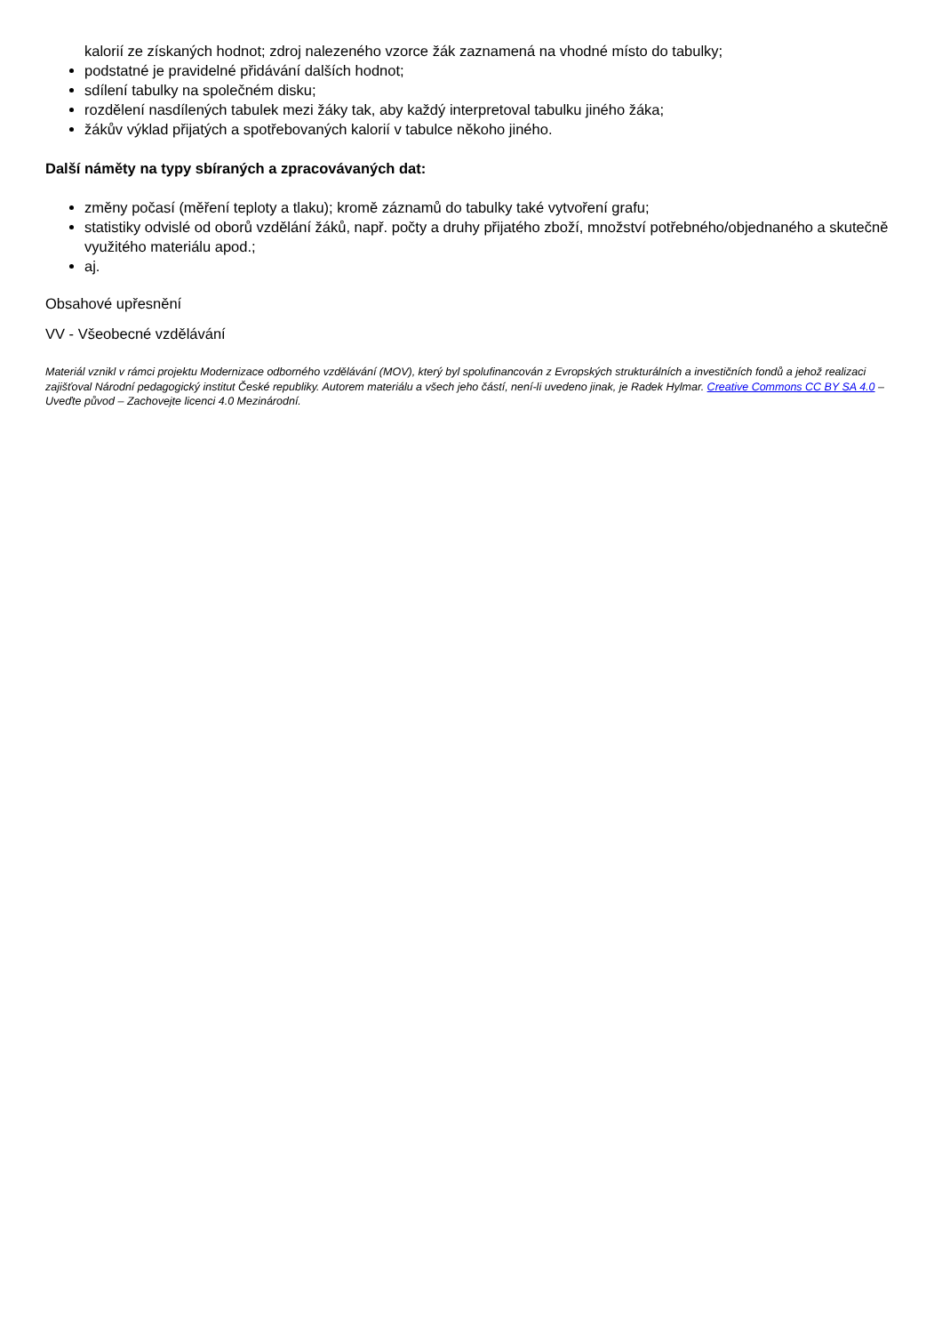kalorií ze získaných hodnot; zdroj nalezeného vzorce žák zaznamená na vhodné místo do tabulky;
podstatné je pravidelné přidávání dalších hodnot;
sdílení tabulky na společném disku;
rozdělení nasdílených tabulek mezi žáky tak, aby každý interpretoval tabulku jiného žáka;
žákův výklad přijatých a spotřebovaných kalorií v tabulce někoho jiného.
Další náměty na typy sbíraných a zpracovávaných dat:
změny počasí (měření teploty a tlaku); kromě záznamů do tabulky také vytvoření grafu;
statistiky odvislé od oborů vzdělání žáků, např. počty a druhy přijatého zboží, množství potřebného/objednaného a skutečně využitého materiálu apod.;
aj.
Obsahové upřesnění
VV - Všeobecné vzdělávání
Materiál vznikl v rámci projektu Modernizace odborného vzdělávání (MOV), který byl spolufinancován z Evropských strukturálních a investičních fondů a jehož realizaci zajišťoval Národní pedagogický institut České republiky. Autorem materiálu a všech jeho částí, není-li uvedeno jinak, je Radek Hylmar. Creative Commons CC BY SA 4.0 – Uveďte původ – Zachovejte licenci 4.0 Mezinárodní.